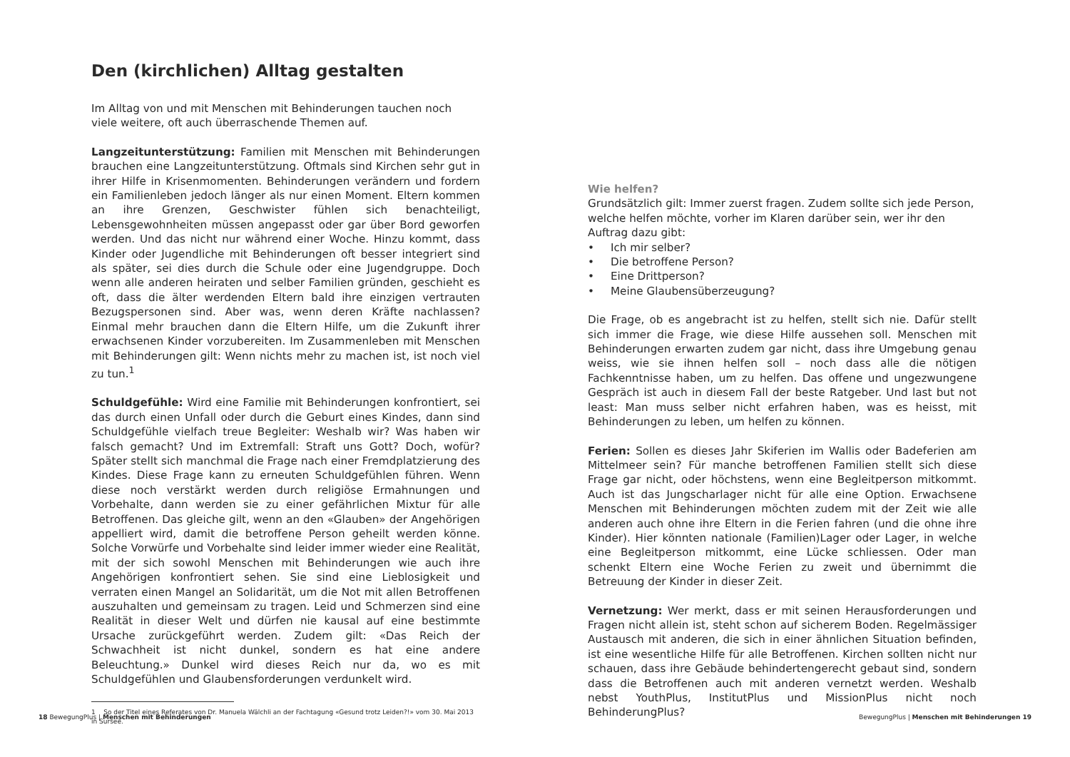Den (kirchlichen) Alltag gestalten
Im Alltag von und mit Menschen mit Behinderungen tauchen noch viele weitere, oft auch überraschende Themen auf.
Langzeitunterstützung: Familien mit Menschen mit Behinderungen brauchen eine Langzeitunterstützung. Oftmals sind Kirchen sehr gut in ihrer Hilfe in Krisenmomenten. Behinderungen verändern und fordern ein Familienleben jedoch länger als nur einen Moment. Eltern kommen an ihre Grenzen, Geschwister fühlen sich benachteiligt, Lebensgewohnheiten müssen angepasst oder gar über Bord geworfen werden. Und das nicht nur während einer Woche. Hinzu kommt, dass Kinder oder Jugendliche mit Behinderungen oft besser integriert sind als später, sei dies durch die Schule oder eine Jugendgruppe. Doch wenn alle anderen heiraten und selber Familien gründen, geschieht es oft, dass die älter werdenden Eltern bald ihre einzigen vertrauten Bezugspersonen sind. Aber was, wenn deren Kräfte nachlassen? Einmal mehr brauchen dann die Eltern Hilfe, um die Zukunft ihrer erwachsenen Kinder vorzubereiten. Im Zusammenleben mit Menschen mit Behinderungen gilt: Wenn nichts mehr zu machen ist, ist noch viel zu tun.<sup>1</sup>
Schuldgefühle: Wird eine Familie mit Behinderungen konfrontiert, sei das durch einen Unfall oder durch die Geburt eines Kindes, dann sind Schuldgefühle vielfach treue Begleiter: Weshalb wir? Was haben wir falsch gemacht? Und im Extremfall: Straft uns Gott? Doch, wofür? Später stellt sich manchmal die Frage nach einer Fremdplatzierung des Kindes. Diese Frage kann zu erneuten Schuldgefühlen führen. Wenn diese noch verstärkt werden durch religiöse Ermahnungen und Vorbehalte, dann werden sie zu einer gefährlichen Mixtur für alle Betroffenen. Das gleiche gilt, wenn an den «Glauben» der Angehörigen appelliert wird, damit die betroffene Person geheilt werden könne. Solche Vorwürfe und Vorbehalte sind leider immer wieder eine Realität, mit der sich sowohl Menschen mit Behinderungen wie auch ihre Angehörigen konfrontiert sehen. Sie sind eine Lieblosigkeit und verraten einen Mangel an Solidarität, um die Not mit allen Betroffenen auszuhalten und gemeinsam zu tragen. Leid und Schmerzen sind eine Realität in dieser Welt und dürfen nie kausal auf eine bestimmte Ursache zurückgeführt werden. Zudem gilt: «Das Reich der Schwachheit ist nicht dunkel, sondern es hat eine andere Beleuchtung.» Dunkel wird dieses Reich nur da, wo es mit Schuldgefühlen und Glaubensforderungen verdunkelt wird.
1 So der Titel eines Referates von Dr. Manuela Wälchli an der Fachtagung «Gesund trotz Leiden?!» vom 30. Mai 2013 in Sursee.
Wie helfen?
Grundsätzlich gilt: Immer zuerst fragen. Zudem sollte sich jede Person, welche helfen möchte, vorher im Klaren darüber sein, wer ihr den Auftrag dazu gibt:
• Ich mir selber?
• Die betroffene Person?
• Eine Drittperson?
• Meine Glaubensüberzeugung?
Die Frage, ob es angebracht ist zu helfen, stellt sich nie. Dafür stellt sich immer die Frage, wie diese Hilfe aussehen soll. Menschen mit Behinderungen erwarten zudem gar nicht, dass ihre Umgebung genau weiss, wie sie ihnen helfen soll – noch dass alle die nötigen Fachkenntnisse haben, um zu helfen. Das offene und ungezwungene Gespräch ist auch in diesem Fall der beste Ratgeber. Und last but not least: Man muss selber nicht erfahren haben, was es heisst, mit Behinderungen zu leben, um helfen zu können.
Ferien: Sollen es dieses Jahr Skiferien im Wallis oder Badeferien am Mittelmeer sein? Für manche betroffenen Familien stellt sich diese Frage gar nicht, oder höchstens, wenn eine Begleitperson mitkommt. Auch ist das Jungscharlager nicht für alle eine Option. Erwachsene Menschen mit Behinderungen möchten zudem mit der Zeit wie alle anderen auch ohne ihre Eltern in die Ferien fahren (und die ohne ihre Kinder). Hier könnten nationale (Familien)Lager oder Lager, in welche eine Begleitperson mitkommt, eine Lücke schliessen. Oder man schenkt Eltern eine Woche Ferien zu zweit und übernimmt die Betreuung der Kinder in dieser Zeit.
Vernetzung: Wer merkt, dass er mit seinen Herausforderungen und Fragen nicht allein ist, steht schon auf sicherem Boden. Regelmässiger Austausch mit anderen, die sich in einer ähnlichen Situation befinden, ist eine wesentliche Hilfe für alle Betroffenen. Kirchen sollten nicht nur schauen, dass ihre Gebäude behindertengerecht gebaut sind, sondern dass die Betroffenen auch mit anderen vernetzt werden. Weshalb nebst YouthPlus, InstitutPlus und MissionPlus nicht noch BehinderungPlus?
18 BewegungPlus | Menschen mit Behinderungen
BewegungPlus | Menschen mit Behinderungen 19